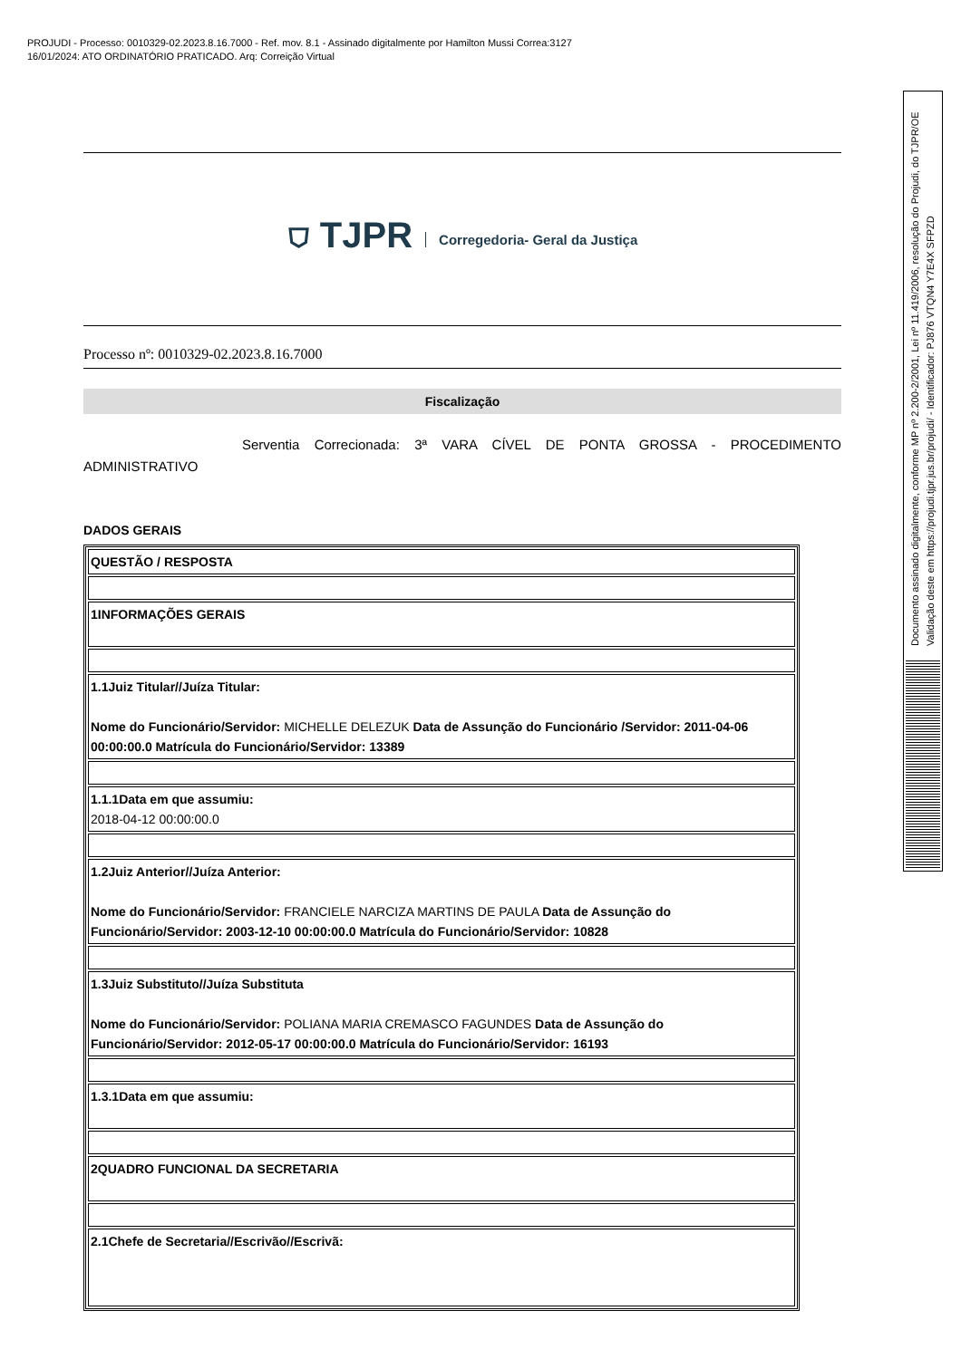PROJUDI - Processo: 0010329-02.2023.8.16.7000 - Ref. mov. 8.1 - Assinado digitalmente por Hamilton Mussi Correa:3127
16/01/2024: ATO ORDINATÓRIO PRATICADO. Arq: Correição Virtual
⛉ TJPR Corregedoria- Geral da Justiça
Processo nº: 0010329-02.2023.8.16.7000
Fiscalização
Serventia Correcionada: 3ª VARA CÍVEL DE PONTA GROSSA - PROCEDIMENTO ADMINISTRATIVO
DADOS GERAIS
| QUESTÃO / RESPOSTA |
| 1INFORMAÇÕES GERAIS |
| 1.1Juiz Titular//Juíza Titular: Nome do Funcionário/Servidor: MICHELLE DELEZUK Data de Assunção do Funcionário /Servidor: 2011-04-06 00:00:00.0 Matrícula do Funcionário/Servidor: 13389 |
| 1.1.1Data em que assumiu: 2018-04-12 00:00:00.0 |
| 1.2Juiz Anterior//Juíza Anterior: Nome do Funcionário/Servidor: FRANCIELE NARCIZA MARTINS DE PAULA Data de Assunção do Funcionário/Servidor: 2003-12-10 00:00:00.0 Matrícula do Funcionário/Servidor: 10828 |
| 1.3Juiz Substituto//Juíza Substituta Nome do Funcionário/Servidor: POLIANA MARIA CREMASCO FAGUNDES Data de Assunção do Funcionário/Servidor: 2012-05-17 00:00:00.0 Matrícula do Funcionário/Servidor: 16193 |
| 1.3.1Data em que assumiu: |
| 2QUADRO FUNCIONAL DA SECRETARIA |
| 2.1Chefe de Secretaria//Escrivão//Escrivã: |
Documento assinado digitalmente, conforme MP nº 2.200-2/2001, Lei nº 11.419/2006, resolução do Projudi, do TJPR/OE
Validação deste em https://projudi.tjpr.jus.br/projudi/ - Identificador: PJ876 VTQN4 Y7E4X SFPZD